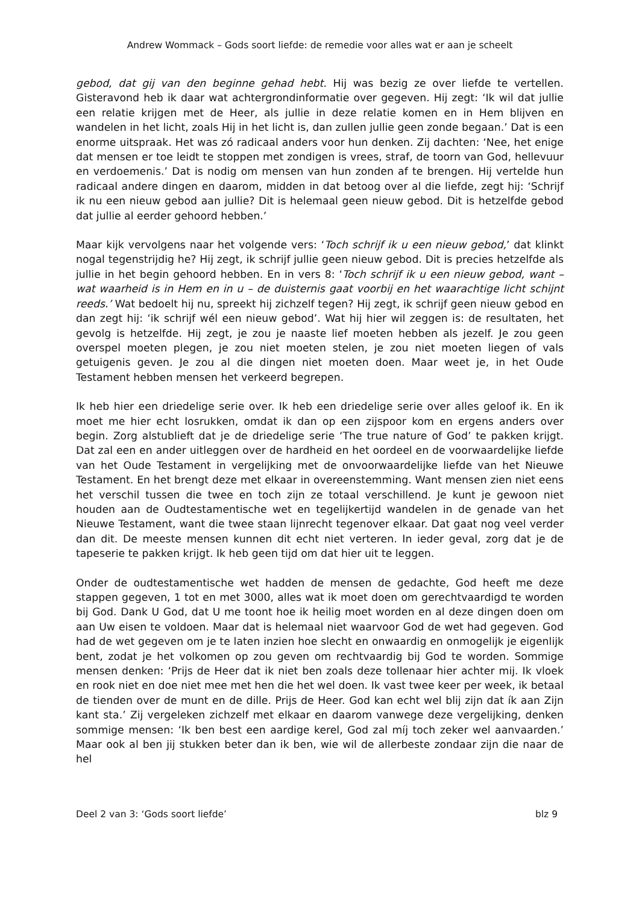Andrew Wommack – Gods soort liefde: de remedie voor alles wat er aan je scheelt
gebod, dat gij van den beginne gehad hebt. Hij was bezig ze over liefde te vertellen. Gisteravond heb ik daar wat achtergrondinformatie over gegeven. Hij zegt: ‘Ik wil dat jullie een relatie krijgen met de Heer, als jullie in deze relatie komen en in Hem blijven en wandelen in het licht, zoals Hij in het licht is, dan zullen jullie geen zonde begaan.’ Dat is een enorme uitspraak. Het was zó radicaal anders voor hun denken. Zij dachten: ‘Nee, het enige dat mensen er toe leidt te stoppen met zondigen is vrees, straf, de toorn van God, hellevuur en verdoemenis.’ Dat is nodig om mensen van hun zonden af te brengen. Hij vertelde hun radicaal andere dingen en daarom, midden in dat betoog over al die liefde, zegt hij: ‘Schrijf ik nu een nieuw gebod aan jullie? Dit is helemaal geen nieuw gebod. Dit is hetzelfde gebod dat jullie al eerder gehoord hebben.’
Maar kijk vervolgens naar het volgende vers: ‘Toch schrijf ik u een nieuw gebod,’ dat klinkt nogal tegenstrijdig he? Hij zegt, ik schrijf jullie geen nieuw gebod. Dit is precies hetzelfde als jullie in het begin gehoord hebben. En in vers 8: ‘Toch schrijf ik u een nieuw gebod, want – wat waarheid is in Hem en in u – de duisternis gaat voorbij en het waarachtige licht schijnt reeds.’ Wat bedoelt hij nu, spreekt hij zichzelf tegen? Hij zegt, ik schrijf geen nieuw gebod en dan zegt hij: ‘ik schrijf wél een nieuw gebod’. Wat hij hier wil zeggen is: de resultaten, het gevolg is hetzelfde. Hij zegt, je zou je naaste lief moeten hebben als jezelf. Je zou geen overspel moeten plegen, je zou niet moeten stelen, je zou niet moeten liegen of vals getuigenis geven. Je zou al die dingen niet moeten doen. Maar weet je, in het Oude Testament hebben mensen het verkeerd begrepen.
Ik heb hier een driedelige serie over. Ik heb een driedelige serie over alles geloof ik. En ik moet me hier echt losrukken, omdat ik dan op een zijspoor kom en ergens anders over begin. Zorg alstublieft dat je de driedelige serie ‘The true nature of God’ te pakken krijgt. Dat zal een en ander uitleggen over de hardheid en het oordeel en de voorwaardelijke liefde van het Oude Testament in vergelijking met de onvoorwaardelijke liefde van het Nieuwe Testament. En het brengt deze met elkaar in overeenstemming. Want mensen zien niet eens het verschil tussen die twee en toch zijn ze totaal verschillend. Je kunt je gewoon niet houden aan de Oudtestamentische wet en tegelijkertijd wandelen in de genade van het Nieuwe Testament, want die twee staan lijnrecht tegenover elkaar. Dat gaat nog veel verder dan dit. De meeste mensen kunnen dit echt niet verteren. In ieder geval, zorg dat je de tapeserie te pakken krijgt. Ik heb geen tijd om dat hier uit te leggen.
Onder de oudtestamentische wet hadden de mensen de gedachte, God heeft me deze stappen gegeven, 1 tot en met 3000, alles wat ik moet doen om gerechtvaardigd te worden bij God. Dank U God, dat U me toont hoe ik heilig moet worden en al deze dingen doen om aan Uw eisen te voldoen. Maar dat is helemaal niet waarvoor God de wet had gegeven. God had de wet gegeven om je te laten inzien hoe slecht en onwaardig en onmogelijk je eigenlijk bent, zodat je het volkomen op zou geven om rechtvaardig bij God te worden. Sommige mensen denken: ‘Prijs de Heer dat ik niet ben zoals deze tollenaar hier achter mij. Ik vloek en rook niet en doe niet mee met hen die het wel doen. Ik vast twee keer per week, ik betaal de tienden over de munt en de dille. Prijs de Heer. God kan echt wel blij zijn dat ík aan Zijn kant sta.’ Zij vergeleken zichzelf met elkaar en daarom vanwege deze vergelijking, denken sommige mensen: ‘Ik ben best een aardige kerel, God zal míj toch zeker wel aanvaarden.’ Maar ook al ben jij stukken beter dan ik ben, wie wil de allerbeste zondaar zijn die naar de hel
Deel 2 van 3: ‘Gods soort liefde’ blz 9